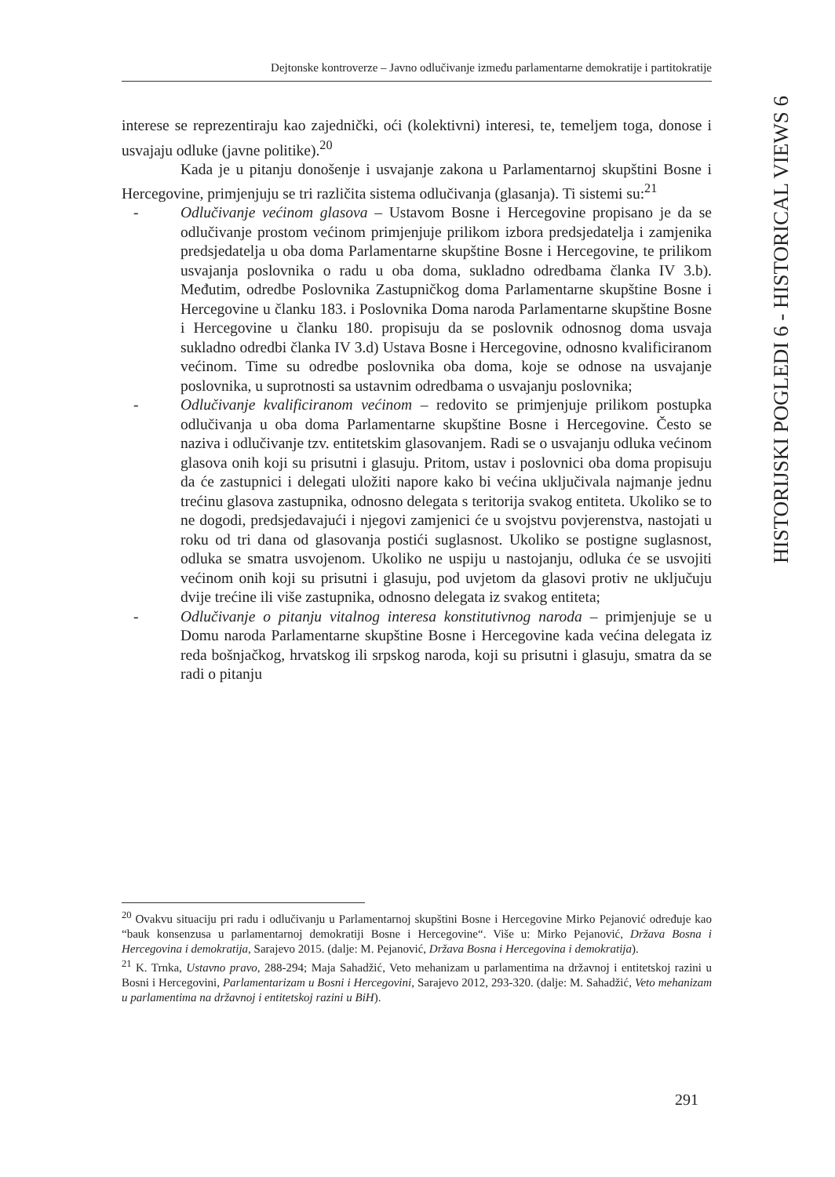Dejtonske kontroverze – Javno odlučivanje između parlamentarne demokratije i partitokratije
HISTORIJSKI POGLEDI 6 - HISTORICAL VIEWS 6
interese se reprezentiraju kao zajednički, oći (kolektivni) interesi, te, temeljem toga, donose i usvajaju odluke (javne politike).<sup>20</sup>
Kada je u pitanju donošenje i usvajanje zakona u Parlamentarnoj skupštini Bosne i Hercegovine, primjenjuju se tri različita sistema odlučivanja (glasanja). Ti sistemi su:<sup>21</sup>
- Odlučivanje većinom glasova – Ustavom Bosne i Hercegovine propisano je da se odlučivanje prostom većinom primjenjuje prilikom izbora predsjedatelja i zamjenika predsjedatelja u oba doma Parlamentarne skupštine Bosne i Hercegovine, te prilikom usvajanja poslovnika o radu u oba doma, sukladno odredbama članka IV 3.b). Međutim, odredbe Poslovnika Zastupničkog doma Parlamentarne skupštine Bosne i Hercegovine u članku 183. i Poslovnika Doma naroda Parlamentarne skupštine Bosne i Hercegovine u članku 180. propisuju da se poslovnik odnosnog doma usvaja sukladno odredbi članka IV 3.d) Ustava Bosne i Hercegovine, odnosno kvalificiranom većinom. Time su odredbe poslovnika oba doma, koje se odnose na usvajanje poslovnika, u suprotnosti sa ustavnim odredbama o usvajanju poslovnika;
- Odlučivanje kvalificiranom većinom – redovito se primjenjuje prilikom postupka odlučivanja u oba doma Parlamentarne skupštine Bosne i Hercegovine. Često se naziva i odlučivanje tzv. entitetskim glasovanjem. Radi se o usvajanju odluka većinom glasova onih koji su prisutni i glasuju. Pritom, ustav i poslovnici oba doma propisuju da će zastupnici i delegati uložiti napore kako bi većina uključivala najmanje jednu trećinu glasova zastupnika, odnosno delegata s teritorija svakog entiteta. Ukoliko se to ne dogodi, predsjedavajući i njegovi zamjenici će u svojstvu povjerenstva, nastojati u roku od tri dana od glasovanja postići suglasnost. Ukoliko se postigne suglasnost, odluka se smatra usvojenom. Ukoliko ne uspiju u nastojanju, odluka će se usvojiti većinom onih koji su prisutni i glasuju, pod uvjetom da glasovi protiv ne uključuju dvije trećine ili više zastupnika, odnosno delegata iz svakog entiteta;
- Odlučivanje o pitanju vitalnog interesa konstitutivnog naroda – primjenjuje se u Domu naroda Parlamentarne skupštine Bosne i Hercegovine kada većina delegata iz reda bošnjačkog, hrvatskog ili srpskog naroda, koji su prisutni i glasuju, smatra da se radi o pitanju
<sup>20</sup> Ovakvu situaciju pri radu i odlučivanju u Parlamentarnoj skupštini Bosne i Hercegovine Mirko Pejanović određuje kao “bauk konsenzusa u parlamentarnoj demokratiji Bosne i Hercegovine“. Više u: Mirko Pejanović, Država Bosna i Hercegovina i demokratija, Sarajevo 2015. (dalje: M. Pejanović, Država Bosna i Hercegovina i demokratija).
<sup>21</sup> K. Trnka, Ustavno pravo, 288-294; Maja Sahadžić, Veto mehanizam u parlamentima na državnoj i entitetskoj razini u Bosni i Hercegovini, Parlamentarizam u Bosni i Hercegovini, Sarajevo 2012, 293-320. (dalje: M. Sahadžić, Veto mehanizam u parlamentima na državnoj i entitetskoj razini u BiH).
291